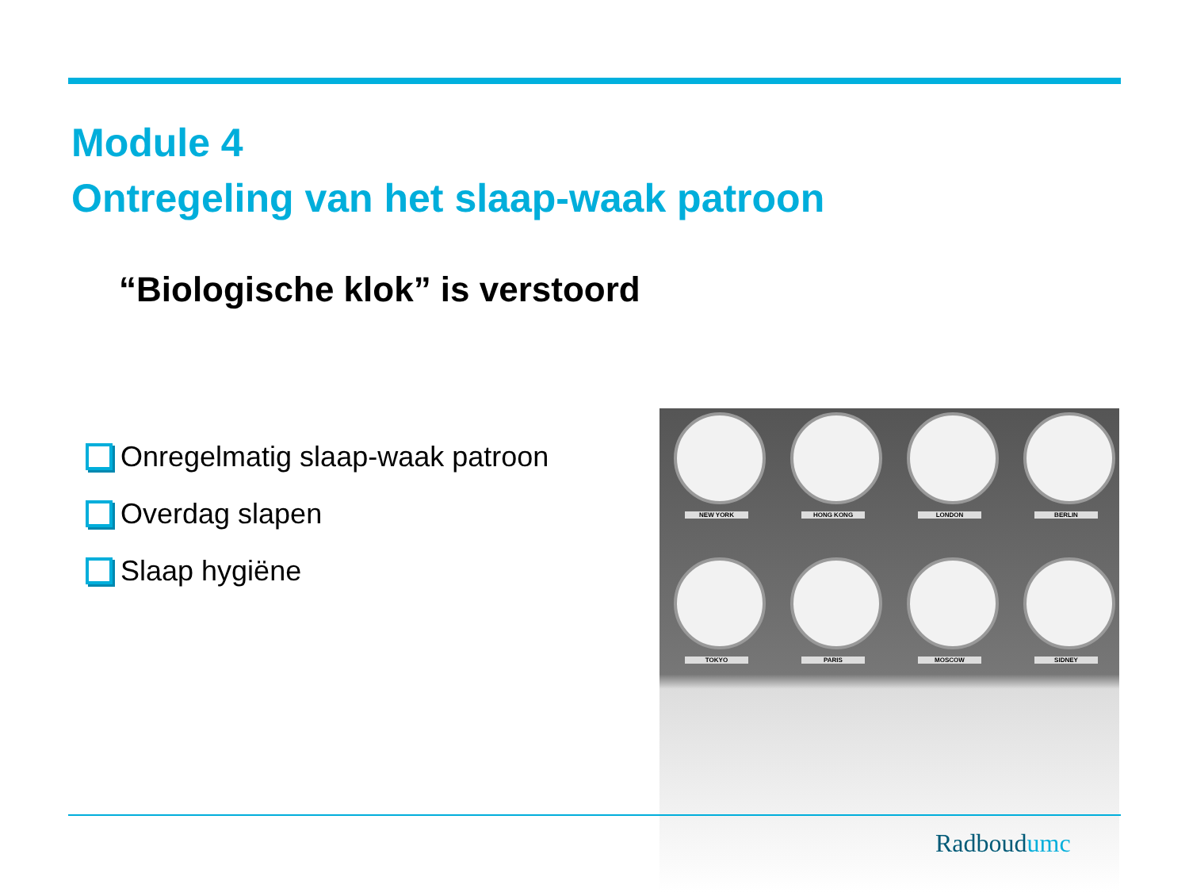Module 4
Ontregeling van het slaap-waak patroon
“Biologische klok” is verstoord
Onregelmatig slaap-waak patroon
Overdag slapen
Slaap hygiëne
NEW YORK HONG KONG LONDON BERLIN
TOKYO PARIS MOSCOW SIDNEY
Radboudumc